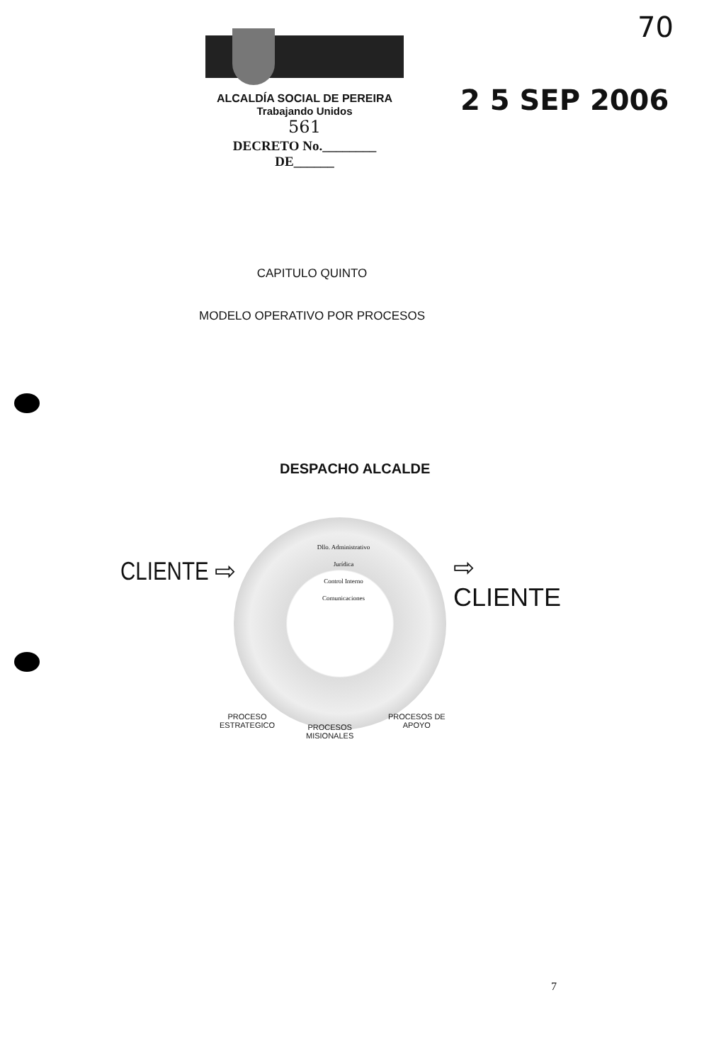70
ALCALDÍA SOCIAL DE PEREIRA
Trabajando Unidos
561
DECRETO No.________ DE______
2 5 SEP 2006
CAPITULO QUINTO
MODELO OPERATIVO POR PROCESOS
DESPACHO ALCALDE
CLIENTE ⇨ ⇨ CLIENTE
Dllo. Administrativo
Jurídica
Control Interno
Comunicaciones
PROCESO
ESTRATEGICO
PROCESOS
MISIONALES
PROCESOS DE
APOYO
7